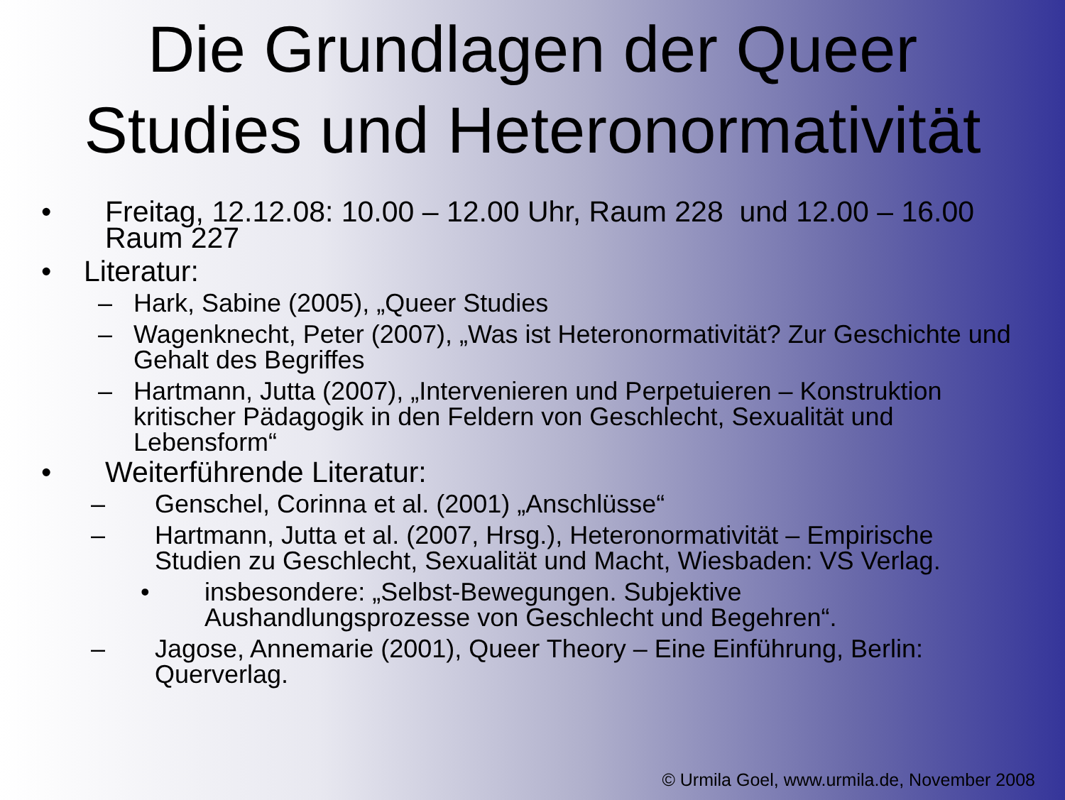Die Grundlagen der Queer
Studies und Heteronormativität
• Freitag, 12.12.08: 10.00 – 12.00 Uhr, Raum 228 und 12.00 – 16.00 Raum 227
• Literatur:
– Hark, Sabine (2005), „Queer Studies
– Wagenknecht, Peter (2007), „Was ist Heteronormativität? Zur Geschichte und Gehalt des Begriffes
– Hartmann, Jutta (2007), „Intervenieren und Perpetuieren – Konstruktion kritischer Pädagogik in den Feldern von Geschlecht, Sexualität und Lebensform“
• Weiterführende Literatur:
– Genschel, Corinna et al. (2001) „Anschlüsse“
– Hartmann, Jutta et al. (2007, Hrsg.), Heteronormativität – Empirische Studien zu Geschlecht, Sexualität und Macht, Wiesbaden: VS Verlag.
• insbesondere: „Selbst-Bewegungen. Subjektive Aushandlungsprozesse von Geschlecht und Begehren“.
– Jagose, Annemarie (2001), Queer Theory – Eine Einführung, Berlin: Querverlag.
© Urmila Goel, www.urmila.de, November 2008